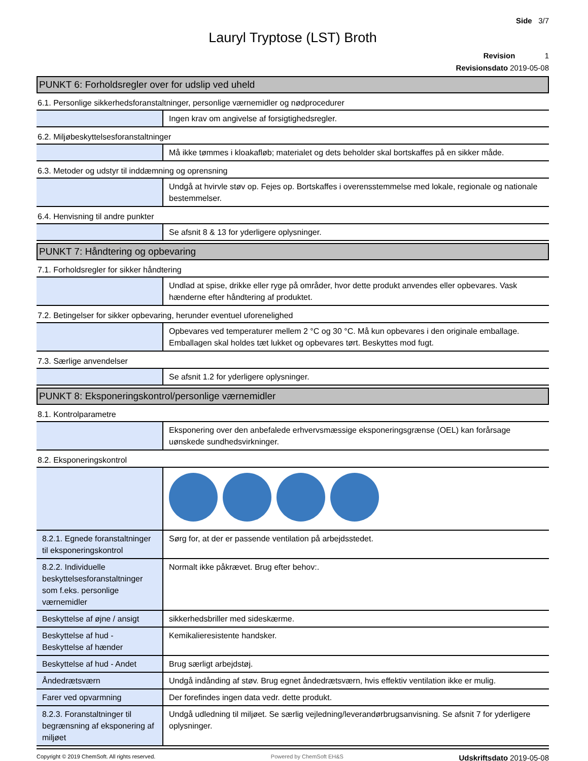Side 3/7
Lauryl Tryptose (LST) Broth
Revision 1
Revisionsdato 2019-05-08
PUNKT 6: Forholdsregler over for udslip ved uheld
6.1. Personlige sikkerhedsforanstaltninger, personlige værnemidler og nødprocedurer
| | Ingen krav om angivelse af forsigtighedsregler. |
6.2. Miljøbeskyttelsesforanstaltninger
| | Må ikke tømmes i kloakafløb; materialet og dets beholder skal bortskaffes på en sikker måde. |
6.3. Metoder og udstyr til inddæmning og oprensning
| | Undgå at hvirvle støv op. Fejes op. Bortskaffes i overensstemmelse med lokale, regionale og nationale bestemmelser. |
6.4. Henvisning til andre punkter
| | Se afsnit 8 & 13 for yderligere oplysninger. |
PUNKT 7: Håndtering og opbevaring
7.1. Forholdsregler for sikker håndtering
| | Undlad at spise, drikke eller ryge på områder, hvor dette produkt anvendes eller opbevares. Vask hænderne efter håndtering af produktet. |
7.2. Betingelser for sikker opbevaring, herunder eventuel uforenelighed
| | Opbevares ved temperaturer mellem 2 °C og 30 °C. Må kun opbevares i den originale emballage. Emballagen skal holdes tæt lukket og opbevares tørt. Beskyttes mod fugt. |
7.3. Særlige anvendelser
| | Se afsnit 1.2 for yderligere oplysninger. |
PUNKT 8: Eksponeringskontrol/personlige værnemidler
8.1. Kontrolparametre
| | Eksponering over den anbefalede erhvervsmæssige eksponeringsgrænse (OEL) kan forårsage uønskede sundhedsvirkninger. |
8.2. Eksponeringskontrol
| 8.2.1. Egnede foranstaltninger til eksponeringskontrol | Sørg for, at der er passende ventilation på arbejdsstedet. |
| 8.2.2. Individuelle beskyttelsesforanstaltninger som f.eks. personlige værnemidler | Normalt ikke påkrævet. Brug efter behov:. |
| Beskyttelse af øjne / ansigt | sikkerhedsbriller med sideskærme. |
| Beskyttelse af hud - Beskyttelse af hænder | Kemikalieresistente handsker. |
| Beskyttelse af hud - Andet | Brug særligt arbejdstøj. |
| Åndedrætsværn | Undgå indånding af støv. Brug egnet åndedrætsværn, hvis effektiv ventilation ikke er mulig. |
| Farer ved opvarmning | Der forefindes ingen data vedr. dette produkt. |
| 8.2.3. Foranstaltninger til begrænsning af eksponering af miljøet | Undgå udledning til miljøet. Se særlig vejledning/leverandørbrugsanvisning. Se afsnit 7 for yderligere oplysninger. |
Copyright © 2019 ChemSoft. All rights reserved. Powered by ChemSoft EH&S Udskriftsdato 2019-05-08